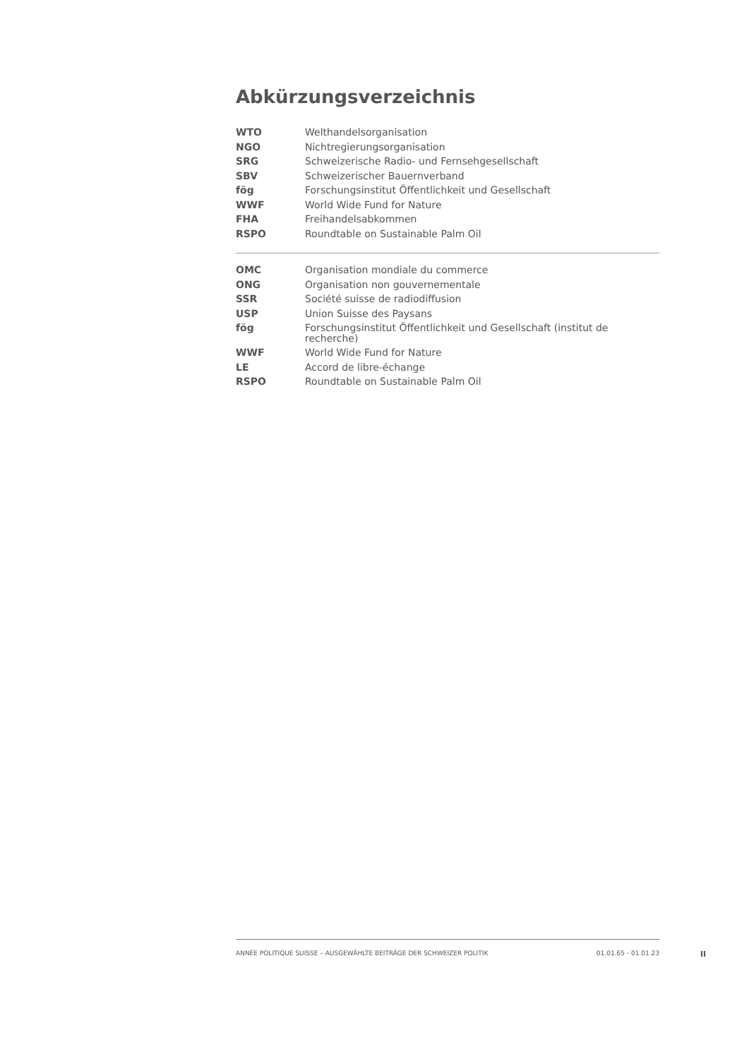Abkürzungsverzeichnis
| WTO | Welthandelsorganisation |
| NGO | Nichtregierungsorganisation |
| SRG | Schweizerische Radio- und Fernsehgesellschaft |
| SBV | Schweizerischer Bauernverband |
| fög | Forschungsinstitut Öffentlichkeit und Gesellschaft |
| WWF | World Wide Fund for Nature |
| FHA | Freihandelsabkommen |
| RSPO | Roundtable on Sustainable Palm Oil |
| OMC | Organisation mondiale du commerce |
| ONG | Organisation non gouvernementale |
| SSR | Société suisse de radiodiffusion |
| USP | Union Suisse des Paysans |
| fög | Forschungsinstitut Öffentlichkeit und Gesellschaft (institut de recherche) |
| WWF | World Wide Fund for Nature |
| LE | Accord de libre-échange |
| RSPO | Roundtable on Sustainable Palm Oil |
ANNÉE POLITIQUE SUISSE – AUSGEWÄHLTE BEITRÄGE DER SCHWEIZER POLITIK 01.01.65 - 01.01.23
II